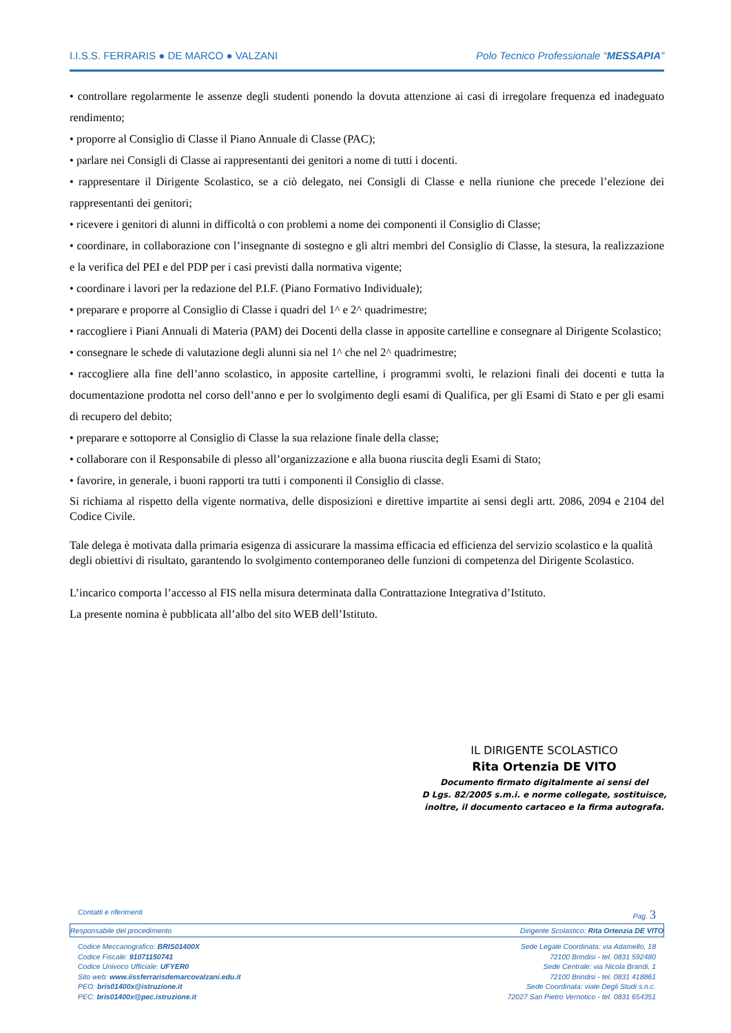I.I.S.S. FERRARIS ● DE MARCO ● VALZANI Polo Tecnico Professionale “MESSAPIA”
• controllare regolarmente le assenze degli studenti ponendo la dovuta attenzione ai casi di irregolare frequenza ed inadeguato rendimento;
• proporre al Consiglio di Classe il Piano Annuale di Classe (PAC);
• parlare nei Consigli di Classe ai rappresentanti dei genitori a nome di tutti i docenti.
• rappresentare il Dirigente Scolastico, se a ciò delegato, nei Consigli di Classe e nella riunione che precede l’elezione dei rappresentanti dei genitori;
• ricevere i genitori di alunni in difficoltà o con problemi a nome dei componenti il Consiglio di Classe;
• coordinare, in collaborazione con l’insegnante di sostegno e gli altri membri del Consiglio di Classe, la stesura, la realizzazione e la verifica del PEI e del PDP per i casi previsti dalla normativa vigente;
• coordinare i lavori per la redazione del P.I.F. (Piano Formativo Individuale);
• preparare e proporre al Consiglio di Classe i quadri del 1^ e 2^ quadrimestre;
• raccogliere i Piani Annuali di Materia (PAM) dei Docenti della classe in apposite cartelline e consegnare al Dirigente Scolastico;
• consegnare le schede di valutazione degli alunni sia nel 1^ che nel 2^ quadrimestre;
• raccogliere alla fine dell’anno scolastico, in apposite cartelline, i programmi svolti, le relazioni finali dei docenti e tutta la documentazione prodotta nel corso dell’anno e per lo svolgimento degli esami di Qualifica, per gli Esami di Stato e per gli esami di recupero del debito;
• preparare e sottoporre al Consiglio di Classe la sua relazione finale della classe;
• collaborare con il Responsabile di plesso all’organizzazione e alla buona riuscita degli Esami di Stato;
• favorire, in generale, i buoni rapporti tra tutti i componenti il Consiglio di classe.
Si richiama al rispetto della vigente normativa, delle disposizioni e direttive impartite ai sensi degli artt. 2086, 2094 e 2104 del Codice Civile.
Tale delega è motivata dalla primaria esigenza di assicurare la massima efficacia ed efficienza del servizio scolastico e la qualità degli obiettivi di risultato, garantendo lo svolgimento contemporaneo delle funzioni di competenza del Dirigente Scolastico.
L’incarico comporta l’accesso al FIS nella misura determinata dalla Contrattazione Integrativa d’Istituto.
La presente nomina è pubblicata all’albo del sito WEB dell’Istituto.
IL DIRIGENTE SCOLASTICO
Rita Ortenzia DE VITO
Documento firmato digitalmente ai sensi del
D Lgs. 82/2005 s.m.i. e norme collegate, sostituisce,
inoltre, il documento cartaceo e la firma autografa.
Contatti e riferimenti Pag. 3
Responsabile del procedimento Dirigente Scolastico: Rita Ortenzia DE VITO
Codice Meccanografico: BRIS01400X
Codice Fiscale: 91071150741
Codice Univoco Ufficiale: UFYER0
Sito web: www.iissferrarisdemarcovalzani.edu.it
PEO: bris01400x@istruzione.it
PEC: bris01400x@pec.istruzione.it
Sede Legale Coordinata: via Adamello, 18
72100 Brindisi - tel. 0831 592480
Sede Centrale: via Nicola Brandi, 1
72100 Brindisi - tel. 0831 418861
Sede Coordinata: viale Degli Studi s.n.c.
72027 San Pietro Vernotico - tel. 0831 654351